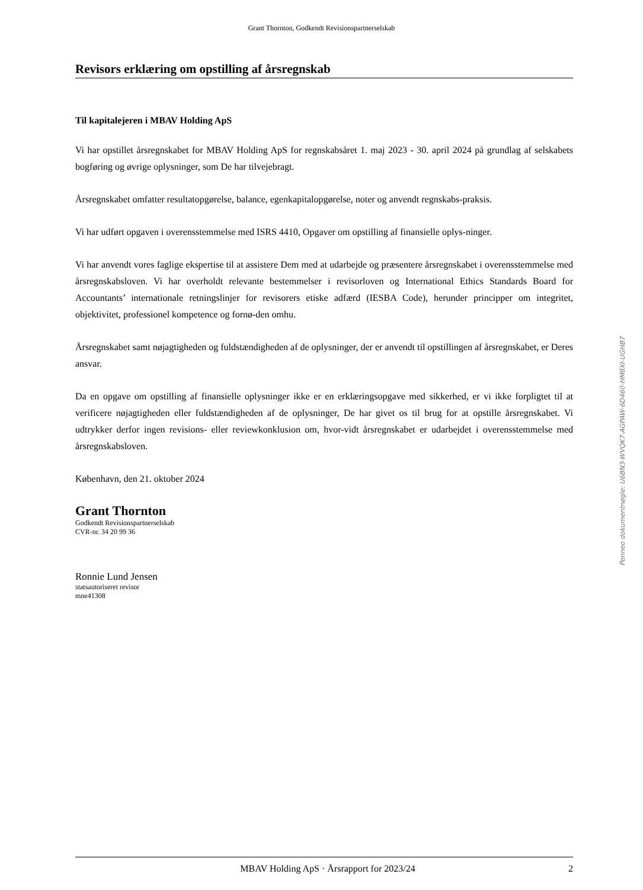Grant Thornton, Godkendt Revisionspartnerselskab
Revisors erklæring om opstilling af årsregnskab
Til kapitalejeren i MBAV Holding ApS
Vi har opstillet årsregnskabet for MBAV Holding ApS for regnskabsåret 1. maj 2023 - 30. april 2024 på grundlag af selskabets bogføring og øvrige oplysninger, som De har tilvejebragt.
Årsregnskabet omfatter resultatopgørelse, balance, egenkapitalopgørelse, noter og anvendt regnskabs-praksis.
Vi har udført opgaven i overensstemmelse med ISRS 4410, Opgaver om opstilling af finansielle oplys-ninger.
Vi har anvendt vores faglige ekspertise til at assistere Dem med at udarbejde og præsentere årsregnskabet i overensstemmelse med årsregnskabsloven. Vi har overholdt relevante bestemmelser i revisorloven og International Ethics Standards Board for Accountants’ internationale retningslinjer for revisorers etiske adfærd (IESBA Code), herunder principper om integritet, objektivitet, professionel kompetence og fornø-den omhu.
Årsregnskabet samt nøjagtigheden og fuldstændigheden af de oplysninger, der er anvendt til opstillingen af årsregnskabet, er Deres ansvar.
Da en opgave om opstilling af finansielle oplysninger ikke er en erklæringsopgave med sikkerhed, er vi ikke forpligtet til at verificere nøjagtigheden eller fuldstændigheden af de oplysninger, De har givet os til brug for at opstille årsregnskabet. Vi udtrykker derfor ingen revisions- eller reviewkonklusion om, hvor-vidt årsregnskabet er udarbejdet i overensstemmelse med årsregnskabsloven.
København, den 21. oktober 2024
Grant Thornton
Godkendt Revisionspartnerselskab
CVR-nr. 34 20 99 36
Ronnie Lund Jensen
statsautoriseret revisor
mne41308
Penneo dokumentnøgle: U6BN3-WVQK7-AGPAW-6D460-HM8XI-UGHB7
MBAV Holding ApS · Årsrapport for 2023/24 2